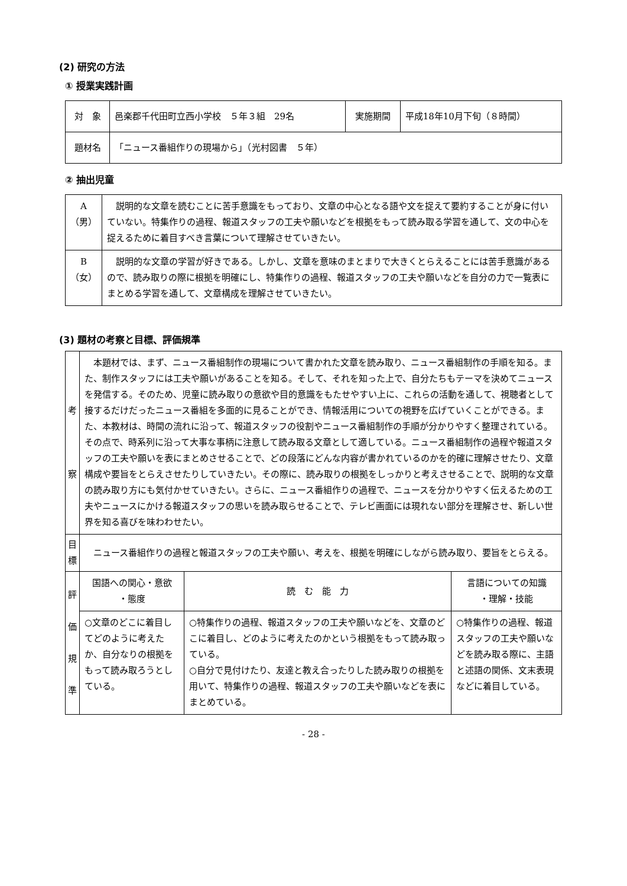(2) 研究の方法
① 授業実践計画
| 対 象 | 邑楽郡千代田町立西小学校 ５年３組 29名 | 実施期間 | 平成18年10月下旬（８時間） |
| 題材名 | 「ニュース番組作りの現場から」（光村図書 ５年） | | |
② 抽出児童
| A （男） | 説明的な文章を読むことに苦手意識をもっており、文章の中心となる語や文を捉えて要約することが身に付いていない。特集作りの過程、報道スタッフの工夫や願いなどを根拠をもって読み取る学習を通して、文の中心を捉えるために着目すべき言葉について理解させていきたい。 |
| B （女） | 説明的な文章の学習が好きである。しかし、文章を意味のまとまりで大きくとらえることには苦手意識があるので、読み取りの際に根拠を明確にし、特集作りの過程、報道スタッフの工夫や願いなどを自分の力で一覧表にまとめる学習を通して、文章構成を理解させていきたい。 |
(3) 題材の考察と目標、評価規準
| 考 察 | 本題材では、まず、ニュース番組制作の現場について書かれた文章を読み取り、ニュース番組制作の手順を知る。また、制作スタッフには工夫や願いがあることを知る。そして、それを知った上で、自分たちもテーマを決めてニュースを発信する。そのため、児童に読み取りの意欲や目的意識をもたせやすい上に、これらの活動を通して、視聴者として接するだけだったニュース番組を多面的に見ることができ、情報活用についての視野を広げていくことができる。また、本教材は、時間の流れに沿って、報道スタッフの役割やニュース番組制作の手順が分かりやすく整理されている。その点で、時系列に沿って大事な事柄に注意して読み取る文章として適している。ニュース番組制作の過程や報道スタッフの工夫や願いを表にまとめさせることで、どの段落にどんな内容が書かれているのかを的確に理解させたり、文章構成や要旨をとらえさせたりしていきたい。その際に、読み取りの根拠をしっかりと考えさせることで、説明的な文章の読み取り方にも気付かせていきたい。さらに、ニュース番組作りの過程で、ニュースを分かりやすく伝えるための工夫やニュースにかける報道スタッフの思いを読み取らせることで、テレビ画面には現れない部分を理解させ、新しい世界を知る喜びを味わわせたい。 | | |
| 目 標 | ニュース番組作りの過程と報道スタッフの工夫や願い、考えを、根拠を明確にしながら読み取り、要旨をとらえる。 | | |
| 評 価 規 準 | 国語への関心・意欲 ・態度 | 読 む 能 力 | 言語についての知識 ・理解・技能 |
| | ○文章のどこに着目してどのように考えたか、自分なりの根拠をもって読み取ろうとしている。 | ○特集作りの過程、報道スタッフの工夫や願いなどを、文章のどこに着目し、どのように考えたのかという根拠をもって読み取っている。 ○自分で見付けたり、友達と教え合ったりした読み取りの根拠を用いて、特集作りの過程、報道スタッフの工夫や願いなどを表にまとめている。 | ○特集作りの過程、報道スタッフの工夫や願いなどを読み取る際に、主語と述語の関係、文末表現などに着目している。 |
- 28 -